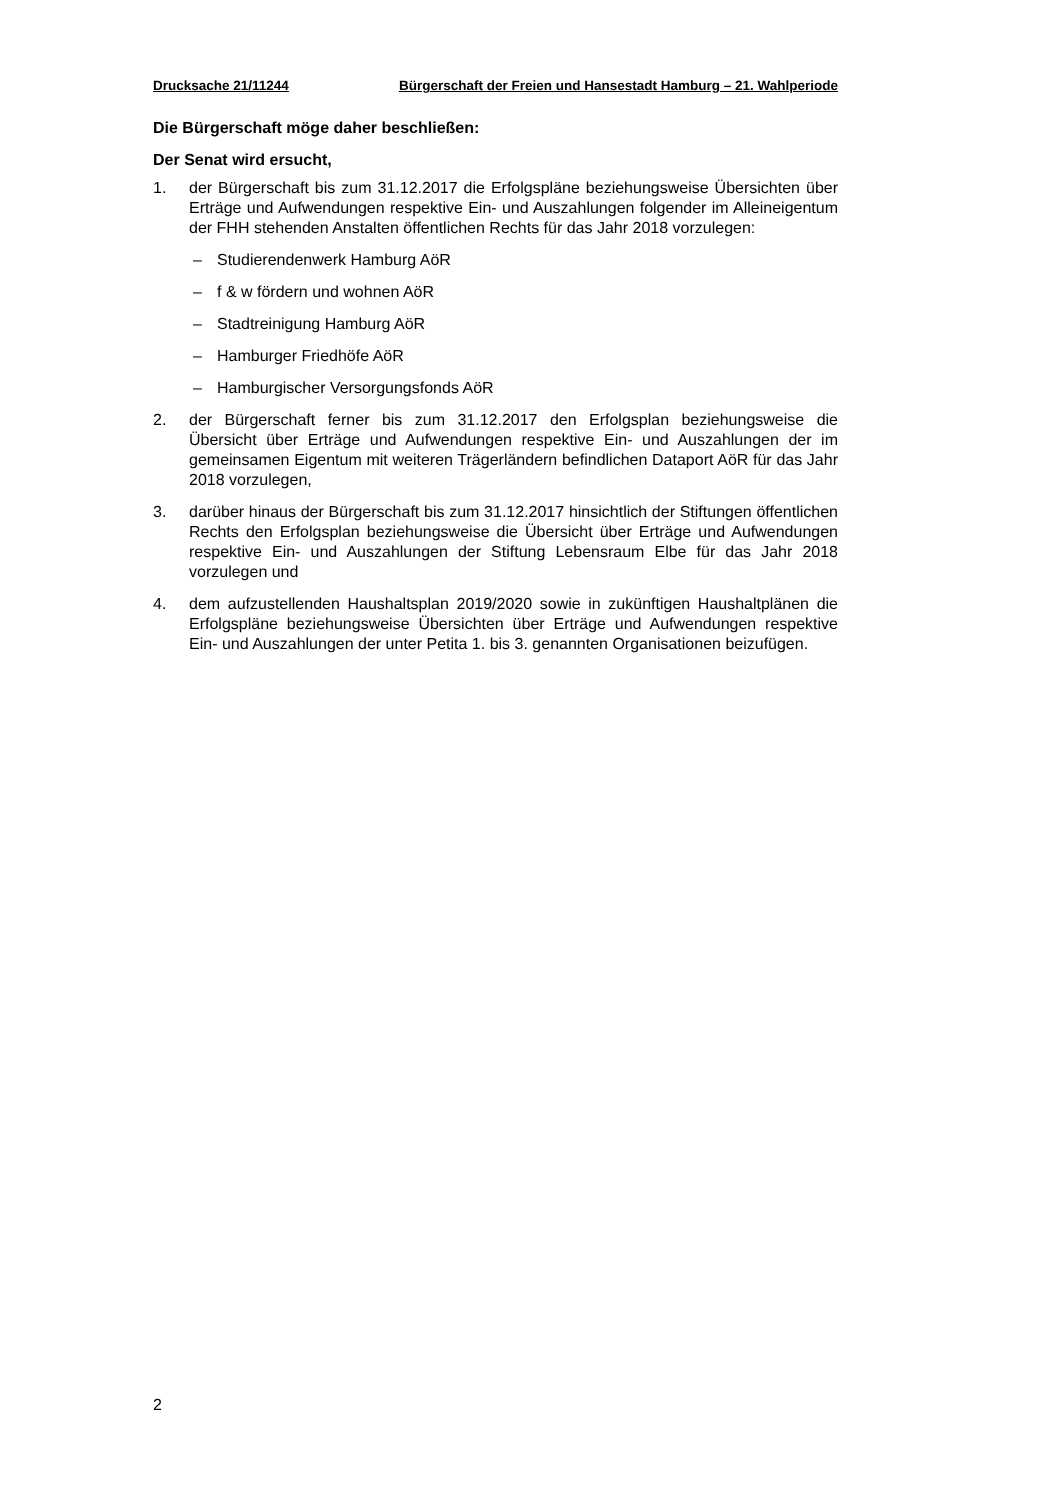Drucksache 21/11244 Bürgerschaft der Freien und Hansestadt Hamburg – 21. Wahlperiode
Die Bürgerschaft möge daher beschließen:
Der Senat wird ersucht,
1. der Bürgerschaft bis zum 31.12.2017 die Erfolgspläne beziehungsweise Übersichten über Erträge und Aufwendungen respektive Ein- und Auszahlungen folgender im Alleineigentum der FHH stehenden Anstalten öffentlichen Rechts für das Jahr 2018 vorzulegen:
– Studierendenwerk Hamburg AöR
– f & w fördern und wohnen AöR
– Stadtreinigung Hamburg AöR
– Hamburger Friedhöfe AöR
– Hamburgischer Versorgungsfonds AöR
2. der Bürgerschaft ferner bis zum 31.12.2017 den Erfolgsplan beziehungsweise die Übersicht über Erträge und Aufwendungen respektive Ein- und Auszahlungen der im gemeinsamen Eigentum mit weiteren Trägerländern befindlichen Dataport AöR für das Jahr 2018 vorzulegen,
3. darüber hinaus der Bürgerschaft bis zum 31.12.2017 hinsichtlich der Stiftungen öffentlichen Rechts den Erfolgsplan beziehungsweise die Übersicht über Erträge und Aufwendungen respektive Ein- und Auszahlungen der Stiftung Lebensraum Elbe für das Jahr 2018 vorzulegen und
4. dem aufzustellenden Haushaltsplan 2019/2020 sowie in zukünftigen Haushaltplänen die Erfolgspläne beziehungsweise Übersichten über Erträge und Aufwendungen respektive Ein- und Auszahlungen der unter Petita 1. bis 3. genannten Organisationen beizufügen.
2